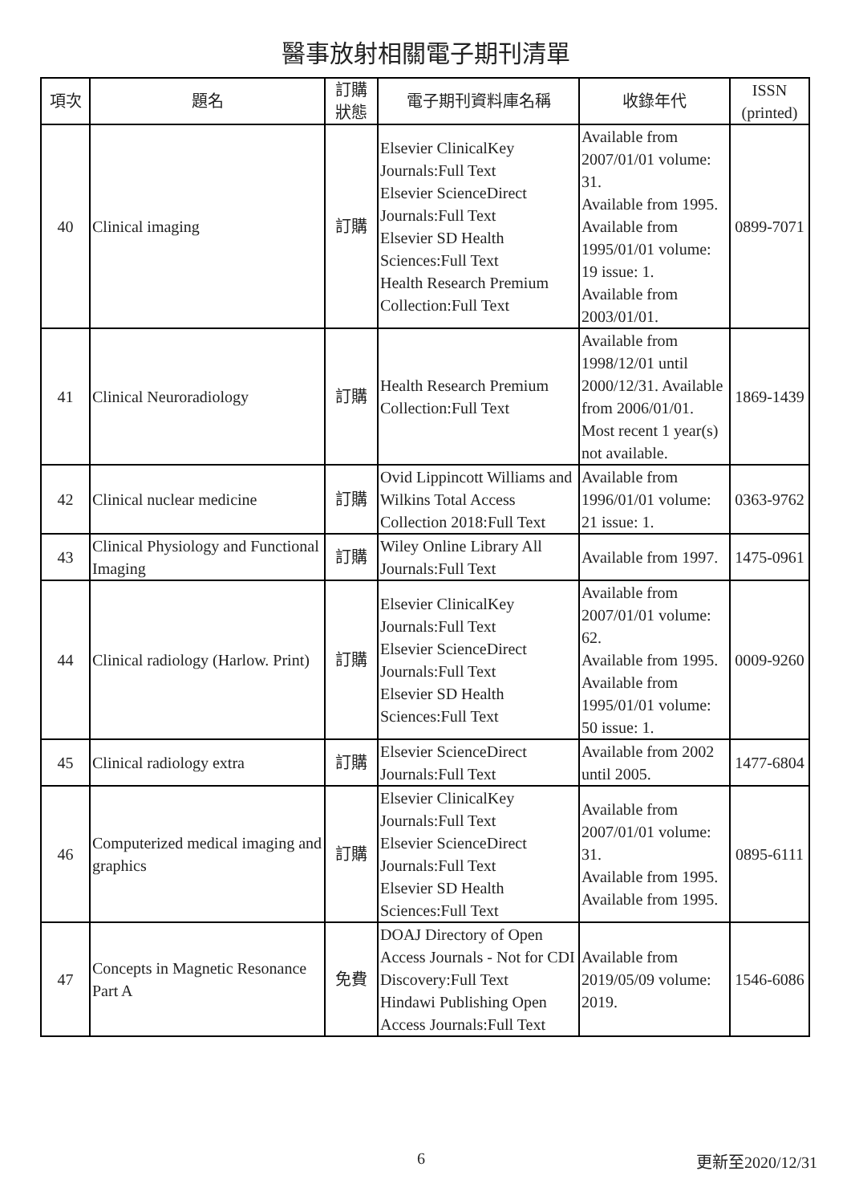醫事放射相關電子期刊清單
| 項次 | 題名 | 訂購 狀態 | 電子期刊資料庫名稱 | 收錄年代 | ISSN (printed) |
| --- | --- | --- | --- | --- | --- |
| 40 | Clinical imaging | 訂購 | Elsevier ClinicalKey Journals:Full Text Elsevier ScienceDirect Journals:Full Text Elsevier SD Health Sciences:Full Text Health Research Premium Collection:Full Text | Available from 2007/01/01 volume: 31. Available from 1995. Available from 1995/01/01 volume: 19 issue: 1. Available from 2003/01/01. | 0899-7071 |
| 41 | Clinical Neuroradiology | 訂購 | Health Research Premium Collection:Full Text | Available from 1998/12/01 until 2000/12/31. Available from 2006/01/01. Most recent 1 year(s) not available. | 1869-1439 |
| 42 | Clinical nuclear medicine | 訂購 | Ovid Lippincott Williams and Wilkins Total Access Collection 2018:Full Text | Available from 1996/01/01 volume: 21 issue: 1. | 0363-9762 |
| 43 | Clinical Physiology and Functional Imaging | 訂購 | Wiley Online Library All Journals:Full Text | Available from 1997. | 1475-0961 |
| 44 | Clinical radiology (Harlow. Print) | 訂購 | Elsevier ClinicalKey Journals:Full Text Elsevier ScienceDirect Journals:Full Text Elsevier SD Health Sciences:Full Text | Available from 2007/01/01 volume: 62. Available from 1995. Available from 1995/01/01 volume: 50 issue: 1. | 0009-9260 |
| 45 | Clinical radiology extra | 訂購 | Elsevier ScienceDirect Journals:Full Text | Available from 2002 until 2005. | 1477-6804 |
| 46 | Computerized medical imaging and graphics | 訂購 | Elsevier ClinicalKey Journals:Full Text Elsevier ScienceDirect Journals:Full Text Elsevier SD Health Sciences:Full Text | Available from 2007/01/01 volume: 31. Available from 1995. Available from 1995. | 0895-6111 |
| 47 | Concepts in Magnetic Resonance Part A | 免費 | DOAJ Directory of Open Access Journals - Not for CDI Discovery:Full Text Hindawi Publishing Open Access Journals:Full Text | Available from 2019/05/09 volume: 2019. | 1546-6086 |
6 更新至2020/12/31